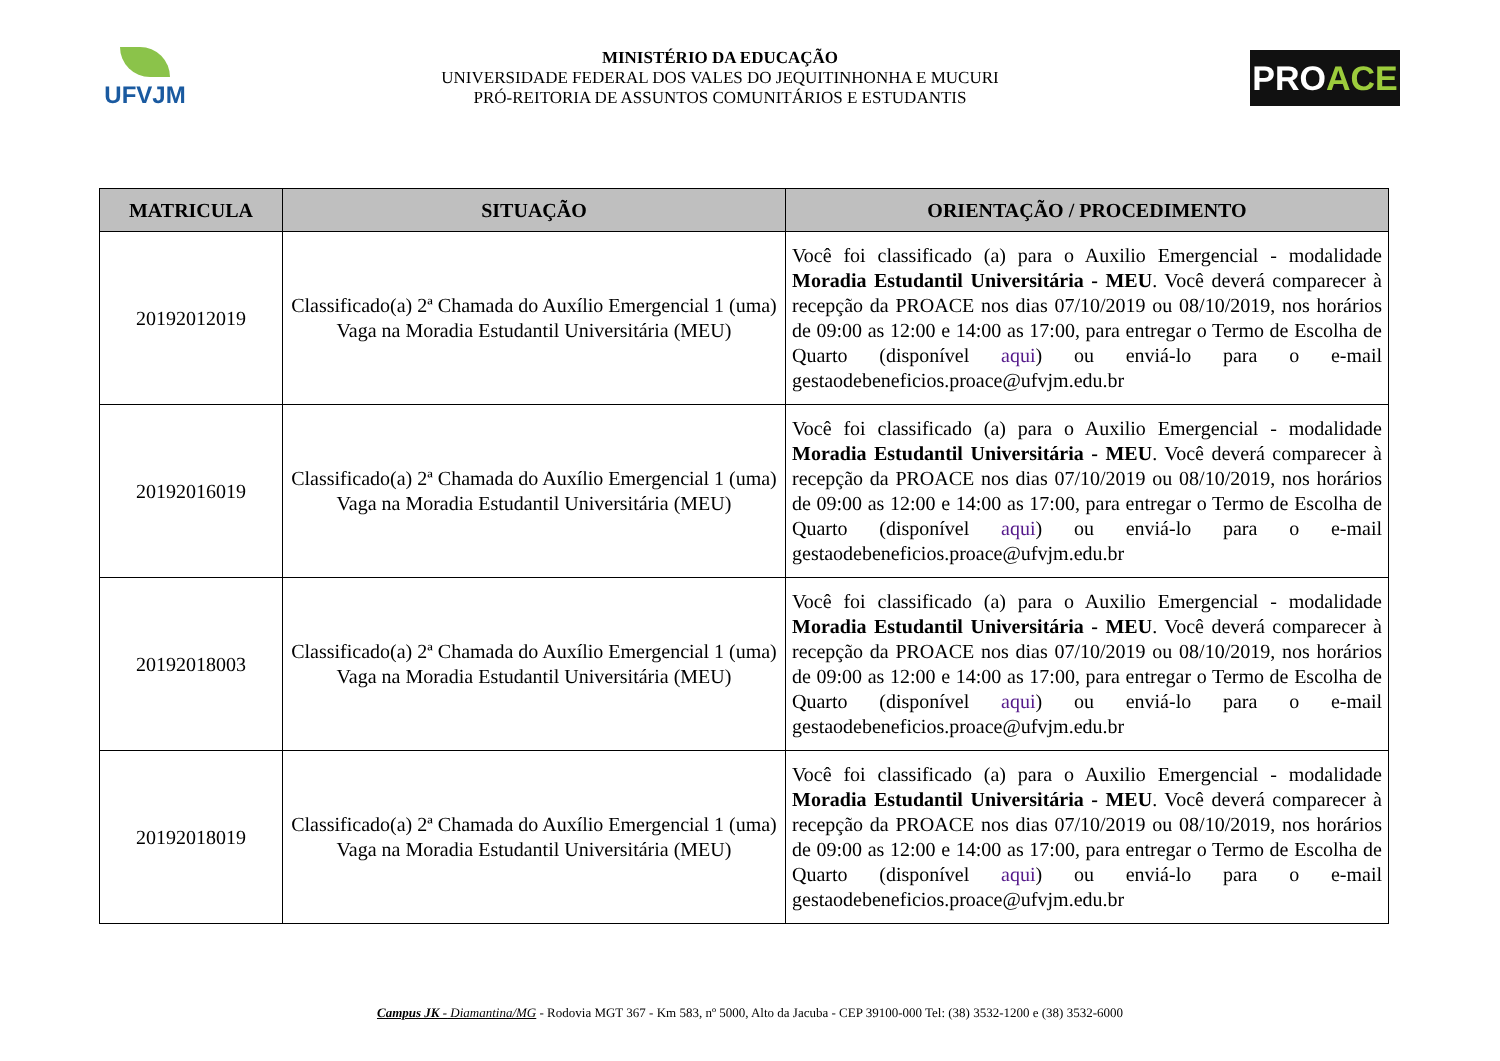UFVJM
MINISTÉRIO DA EDUCAÇÃO
UNIVERSIDADE FEDERAL DOS VALES DO JEQUITINHONHA E MUCURI
PRÓ-REITORIA DE ASSUNTOS COMUNITÁRIOS E ESTUDANTIS
PRO ACE
| MATRICULA | SITUAÇÃO | ORIENTAÇÃO / PROCEDIMENTO |
| --- | --- | --- |
| 20192012019 | Classificado(a) 2ª Chamada do Auxílio Emergencial 1 (uma) Vaga na Moradia Estudantil Universitária (MEU) | Você foi classificado (a) para o Auxilio Emergencial - modalidade Moradia Estudantil Universitária - MEU . Você deverá comparecer à recepção da PROACE nos dias 07/10/2019 ou 08/10/2019, nos horários de 09:00 as 12:00 e 14:00 as 17:00, para entregar o Termo de Escolha de Quarto (disponível aqui ) ou enviá-lo para o e-mail gestaodebeneficios.proace@ufvjm.edu.br |
| 20192016019 | Classificado(a) 2ª Chamada do Auxílio Emergencial 1 (uma) Vaga na Moradia Estudantil Universitária (MEU) | Você foi classificado (a) para o Auxilio Emergencial - modalidade Moradia Estudantil Universitária - MEU . Você deverá comparecer à recepção da PROACE nos dias 07/10/2019 ou 08/10/2019, nos horários de 09:00 as 12:00 e 14:00 as 17:00, para entregar o Termo de Escolha de Quarto (disponível aqui ) ou enviá-lo para o e-mail gestaodebeneficios.proace@ufvjm.edu.br |
| 20192018003 | Classificado(a) 2ª Chamada do Auxílio Emergencial 1 (uma) Vaga na Moradia Estudantil Universitária (MEU) | Você foi classificado (a) para o Auxilio Emergencial - modalidade Moradia Estudantil Universitária - MEU . Você deverá comparecer à recepção da PROACE nos dias 07/10/2019 ou 08/10/2019, nos horários de 09:00 as 12:00 e 14:00 as 17:00, para entregar o Termo de Escolha de Quarto (disponível aqui ) ou enviá-lo para o e-mail gestaodebeneficios.proace@ufvjm.edu.br |
| 20192018019 | Classificado(a) 2ª Chamada do Auxílio Emergencial 1 (uma) Vaga na Moradia Estudantil Universitária (MEU) | Você foi classificado (a) para o Auxilio Emergencial - modalidade Moradia Estudantil Universitária - MEU . Você deverá comparecer à recepção da PROACE nos dias 07/10/2019 ou 08/10/2019, nos horários de 09:00 as 12:00 e 14:00 as 17:00, para entregar o Termo de Escolha de Quarto (disponível aqui ) ou enviá-lo para o e-mail gestaodebeneficios.proace@ufvjm.edu.br |
Campus JK - Diamantina/MG - Rodovia MGT 367 - Km 583, nº 5000, Alto da Jacuba - CEP 39100-000 Tel: (38) 3532-1200 e (38) 3532-6000